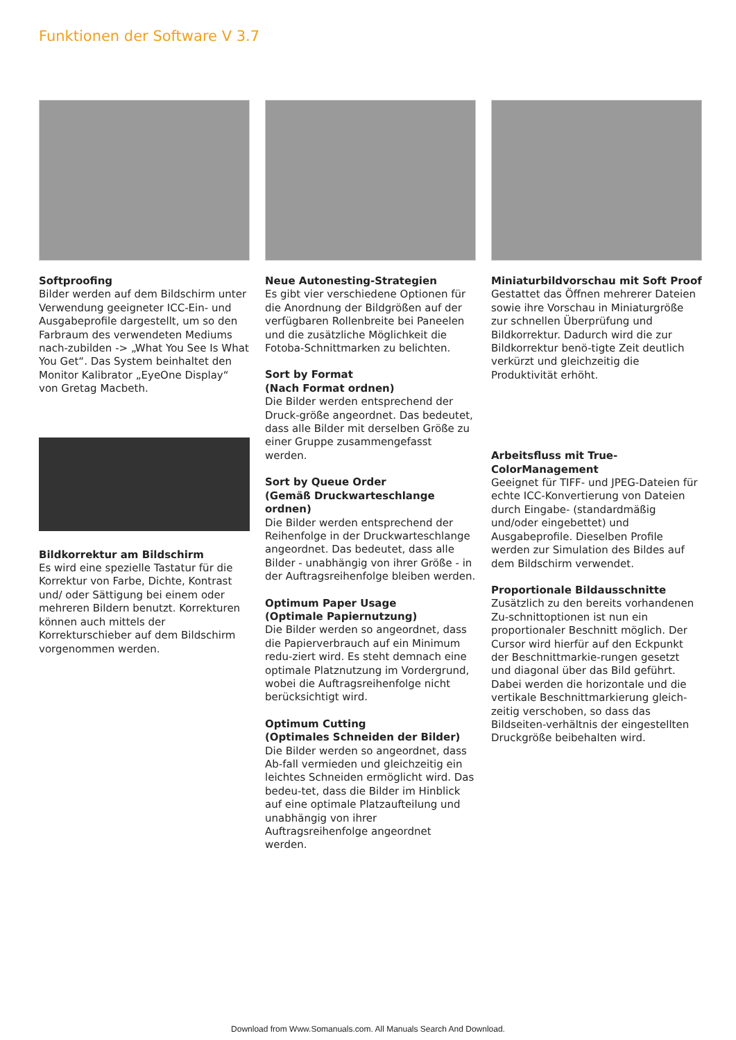Funktionen der Software V 3.7
Softproofing
Bilder werden auf dem Bildschirm unter Verwendung geeigneter ICC-Ein- und Ausgabeprofile dargestellt, um so den Farbraum des verwendeten Mediums nach-zubilden -> „What You See Is What You Get“. Das System beinhaltet den Monitor Kalibrator „EyeOne Display“ von Gretag Macbeth.
Bildkorrektur am Bildschirm
Es wird eine spezielle Tastatur für die Korrektur von Farbe, Dichte, Kontrast und/ oder Sättigung bei einem oder mehreren Bildern benutzt. Korrekturen können auch mittels der Korrekturschieber auf dem Bildschirm vorgenommen werden.
Neue Autonesting-Strategien
Es gibt vier verschiedene Optionen für die Anordnung der Bildgrößen auf der verfügbaren Rollenbreite bei Paneelen und die zusätzliche Möglichkeit die Fotoba-Schnittmarken zu belichten.
Sort by Format
(Nach Format ordnen)
Die Bilder werden entsprechend der Druck-größe angeordnet. Das bedeutet, dass alle Bilder mit derselben Größe zu einer Gruppe zusammengefasst werden.
Sort by Queue Order
(Gemäß Druckwarteschlange ordnen)
Die Bilder werden entsprechend der Reihenfolge in der Druckwarteschlange angeordnet. Das bedeutet, dass alle Bilder - unabhängig von ihrer Größe - in der Auftragsreihenfolge bleiben werden.
Optimum Paper Usage
(Optimale Papiernutzung)
Die Bilder werden so angeordnet, dass die Papierverbrauch auf ein Minimum redu-ziert wird. Es steht demnach eine optimale Platznutzung im Vordergrund, wobei die Auftragsreihenfolge nicht berücksichtigt wird.
Optimum Cutting
(Optimales Schneiden der Bilder)
Die Bilder werden so angeordnet, dass Ab-fall vermieden und gleichzeitig ein leichtes Schneiden ermöglicht wird. Das bedeu-tet, dass die Bilder im Hinblick auf eine optimale Platzaufteilung und unabhängig von ihrer Auftragsreihenfolge angeordnet werden.
Miniaturbildvorschau mit Soft Proof
Gestattet das Öffnen mehrerer Dateien sowie ihre Vorschau in Miniaturgröße zur schnellen Überprüfung und Bildkorrektur. Dadurch wird die zur Bildkorrektur benö-tigte Zeit deutlich verkürzt und gleichzeitig die Produktivität erhöht.
Arbeitsfluss mit True-ColorManagement
Geeignet für TIFF- und JPEG-Dateien für echte ICC-Konvertierung von Dateien durch Eingabe- (standardmäßig und/oder eingebettet) und Ausgabeprofile. Dieselben Profile werden zur Simulation des Bildes auf dem Bildschirm verwendet.
Proportionale Bildausschnitte
Zusätzlich zu den bereits vorhandenen Zu-schnittoptionen ist nun ein proportionaler Beschnitt möglich. Der Cursor wird hierfür auf den Eckpunkt der Beschnittmarkie-rungen gesetzt und diagonal über das Bild geführt. Dabei werden die horizontale und die vertikale Beschnittmarkierung gleich-zeitig verschoben, so dass das Bildseiten-verhältnis der eingestellten Druckgröße beibehalten wird.
Download from Www.Somanuals.com. All Manuals Search And Download.